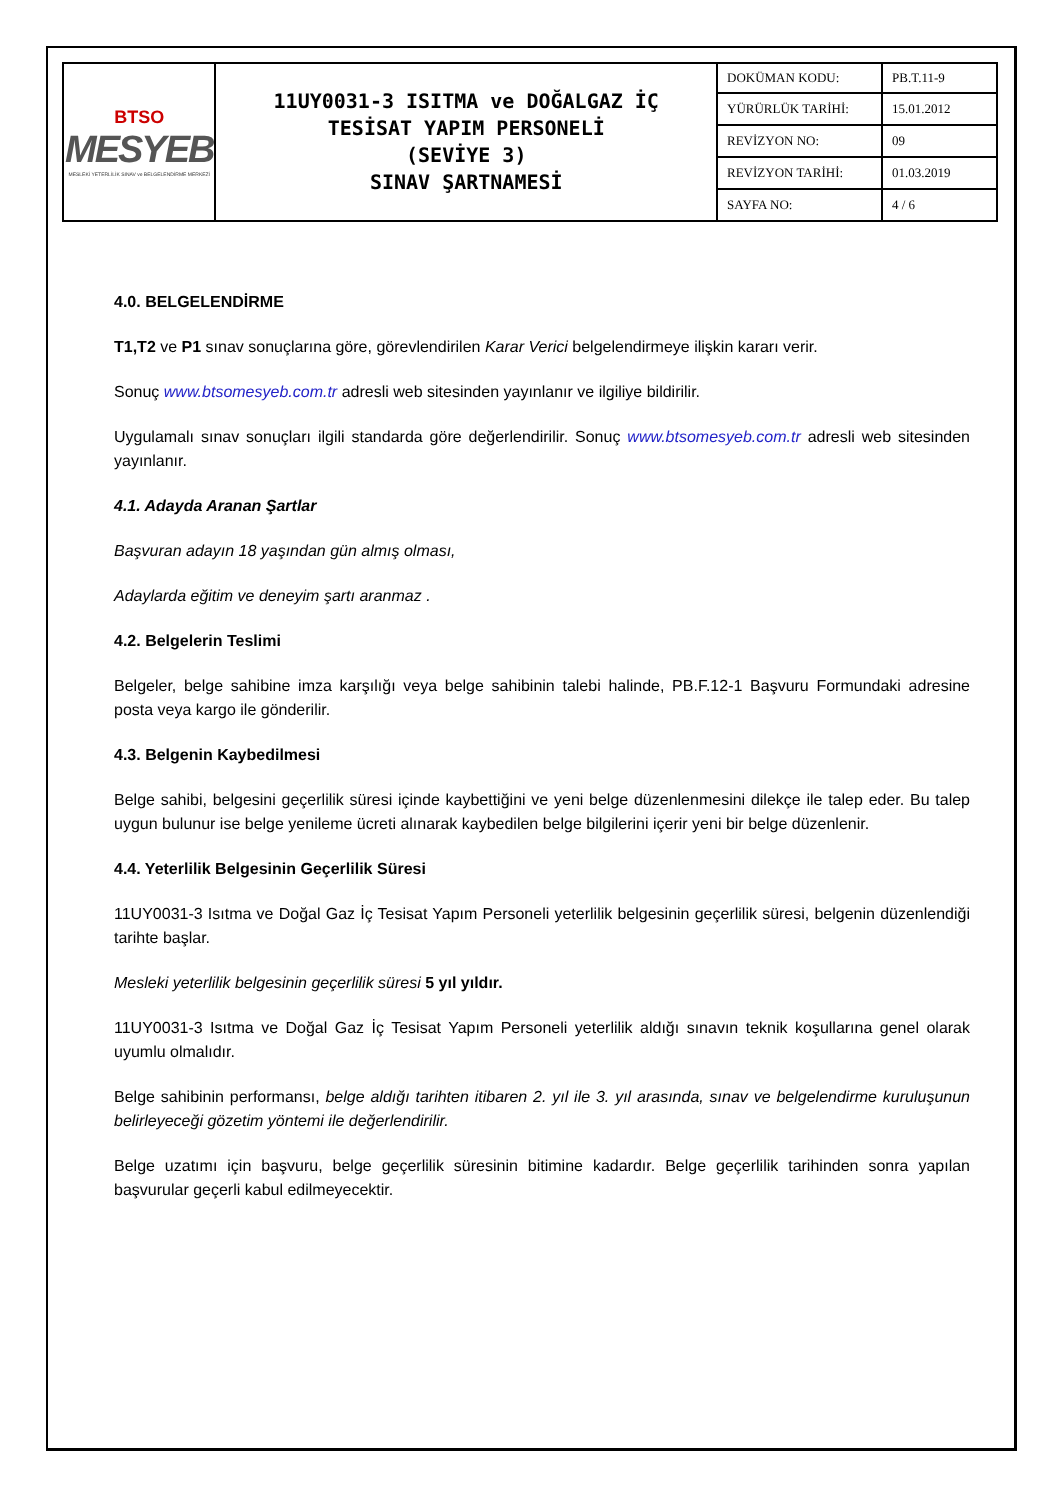| BTSO MESYEB MESLEKİ YETERLİLİK SINAV ve BELGELENDİRME MERKEZİ | 11UY0031-3 ISITMA ve DOĞALGAZ İÇ TESİSAT YAPIM PERSONELİ (SEVİYE 3) SINAV ŞARTNAMESİ | DOKÜMAN KODU: | PB.T.11-9 |
| | | YÜRÜRLÜK TARİHİ: | 15.01.2012 |
| | | REVİZYON NO: | 09 |
| | | REVİZYON TARİHİ: | 01.03.2019 |
| | | SAYFA NO: | 4 / 6 |
4.0. BELGELENDİRME
T1,T2 ve P1 sınav sonuçlarına göre, görevlendirilen Karar Verici belgelendirmeye ilişkin kararı verir.
Sonuç www.btsomesyeb.com.tr adresli web sitesinden yayınlanır ve ilgiliye bildirilir.
Uygulamalı sınav sonuçları ilgili standarda göre değerlendirilir. Sonuç www.btsomesyeb.com.tr adresli web sitesinden yayınlanır.
4.1. Adayda Aranan Şartlar
Başvuran adayın 18 yaşından gün almış olması,
Adaylarda eğitim ve deneyim şartı aranmaz .
4.2. Belgelerin Teslimi
Belgeler, belge sahibine imza karşılığı veya belge sahibinin talebi halinde, PB.F.12-1 Başvuru Formundaki adresine posta veya kargo ile gönderilir.
4.3. Belgenin Kaybedilmesi
Belge sahibi, belgesini geçerlilik süresi içinde kaybettiğini ve yeni belge düzenlenmesini dilekçe ile talep eder. Bu talep uygun bulunur ise belge yenileme ücreti alınarak kaybedilen belge bilgilerini içerir yeni bir belge düzenlenir.
4.4. Yeterlilik Belgesinin Geçerlilik Süresi
11UY0031-3 Isıtma ve Doğal Gaz İç Tesisat Yapım Personeli yeterlilik belgesinin geçerlilik süresi, belgenin düzenlendiği tarihte başlar.
Mesleki yeterlilik belgesinin geçerlilik süresi 5 yıl yıldır.
11UY0031-3 Isıtma ve Doğal Gaz İç Tesisat Yapım Personeli yeterlilik aldığı sınavın teknik koşullarına genel olarak uyumlu olmalıdır.
Belge sahibinin performansı, belge aldığı tarihten itibaren 2. yıl ile 3. yıl arasında, sınav ve belgelendirme kuruluşunun belirleyeceği gözetim yöntemi ile değerlendirilir.
Belge uzatımı için başvuru, belge geçerlilik süresinin bitimine kadardır. Belge geçerlilik tarihinden sonra yapılan başvurular geçerli kabul edilmeyecektir.